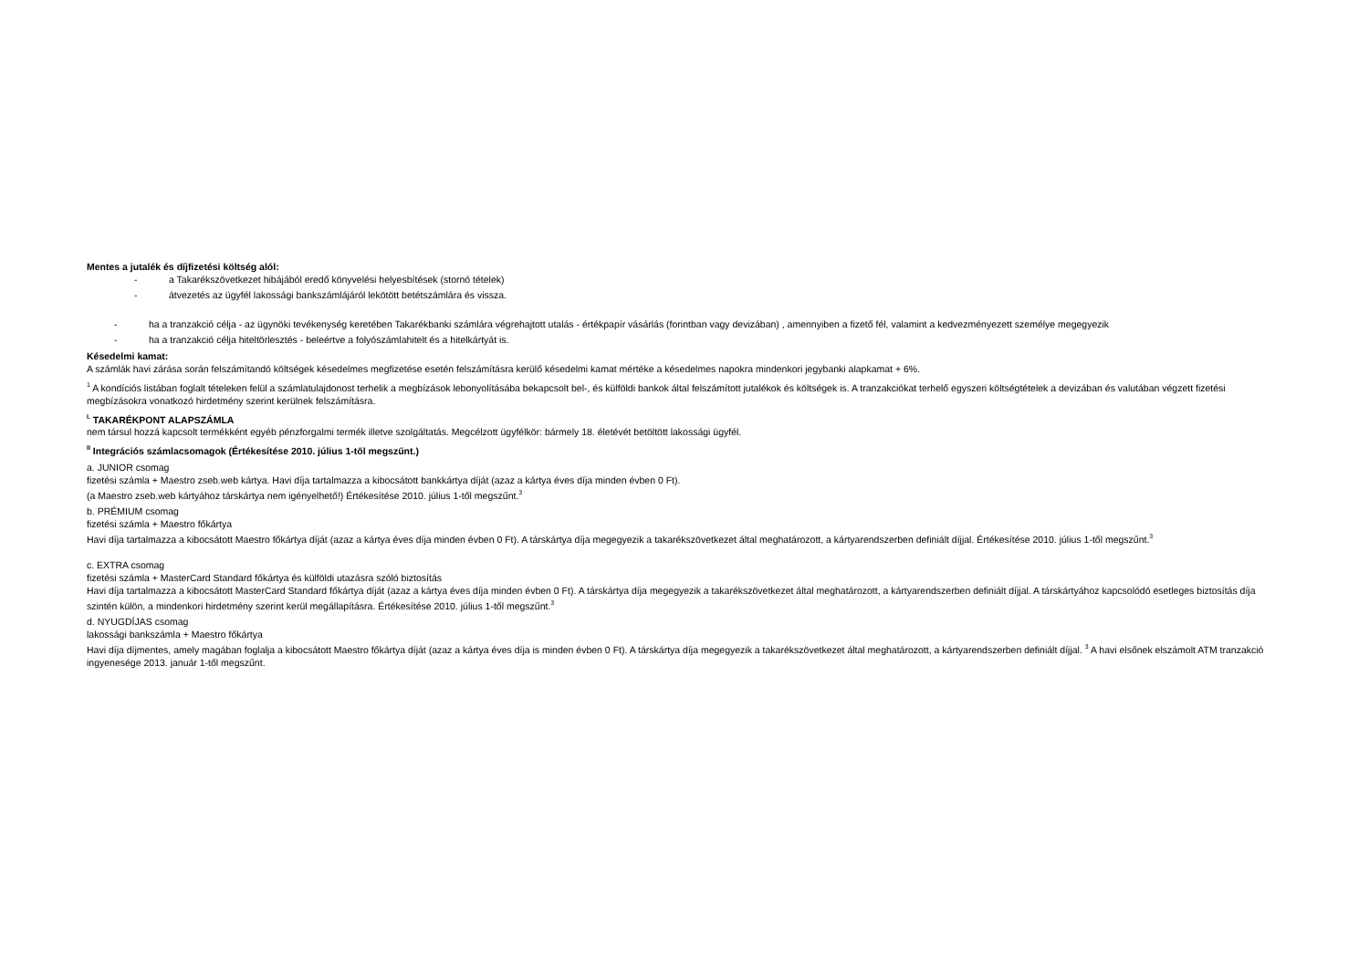Mentes a jutalék és díjfizetési költség alól:
- a Takarékszövetkezet hibájából eredő könyvelési helyesbítések (stornó tételek)
- átvezetés az ügyfél lakossági bankszámlájáról lekötött betétszámlára és vissza.
- ha a tranzakció célja - az ügynöki tevékenység keretében Takarékbanki számlára végrehajtott utalás - értékpapír vásárlás (forintban vagy devizában) , amennyiben a fizető fél, valamint a kedvezményezett személye megegyezik
- ha a tranzakció célja hiteltörlesztés - beleértve a folyószámlahitelt és a hitelkártyát is.
Késedelmi kamat:
A számlák havi zárása során felszámítandó költségek késedelmes megfizetése esetén felszámításra kerülő késedelmi kamat mértéke a késedelmes napokra mindenkori jegybanki alapkamat + 6%.
<sup>1</sup> A kondíciós listában foglalt tételeken felül a számlatulajdonost terhelik a megbízások lebonyolításába bekapcsolt bel-, és külföldi bankok által felszámított jutalékok és költségek is. A tranzakciókat terhelő egyszeri költségtételek a devizában és valutában végzett fizetési megbízásokra vonatkozó hirdetmény szerint kerülnek felszámításra.
<sup>I.</sup> TAKARÉKPONT ALAPSZÁMLA
nem társul hozzá kapcsolt termékként egyéb pénzforgalmi termék illetve szolgáltatás. Megcélzott ügyfélkör: bármely 18. életévét betöltött lakossági ügyfél.
<sup>II</sup> Integrációs számlacsomagok (Értékesítése 2010. július 1-től megszűnt.)
a. JUNIOR csomag
fizetési számla + Maestro zseb.web kártya. Havi díja tartalmazza a kibocsátott bankkártya díját (azaz a kártya éves díja minden évben 0 Ft).
(a Maestro zseb.web kártyához társkártya nem igényelhető!) Értékesítése 2010. július 1-től megszűnt.<sup>3</sup>
b. PRÉMIUM csomag
fizetési számla + Maestro főkártya
Havi díja tartalmazza a kibocsátott Maestro főkártya díját (azaz a kártya éves díja minden évben 0 Ft). A társkártya díja megegyezik a takarékszövetkezet által meghatározott, a kártyarendszerben definiált díjjal. Értékesítése 2010. július 1-től megszűnt.<sup>3</sup>
c. EXTRA csomag
fizetési számla + MasterCard Standard főkártya és külföldi utazásra szóló biztosítás
Havi díja tartalmazza a kibocsátott MasterCard Standard főkártya díját (azaz a kártya éves díja minden évben 0 Ft). A társkártya díja megegyezik a takarékszövetkezet által meghatározott, a kártyarendszerben definiált díjjal. A társkártyához kapcsolódó esetleges biztosítás díja szintén külön, a mindenkori hirdetmény szerint kerül megállapításra. Értékesítése 2010. július 1-től megszűnt.<sup>3</sup>
d. NYUGDÍJAS csomag
lakossági bankszámla + Maestro főkártya
Havi díja díjmentes, amely magában foglalja a kibocsátott Maestro főkártya díját (azaz a kártya éves díja is minden évben 0 Ft). A társkártya díja megegyezik a takarékszövetkezet által meghatározott, a kártyarendszerben definiált díjjal. <sup>3</sup> A havi elsőnek elszámolt ATM tranzakció ingyenesége 2013. január 1-től megszűnt.